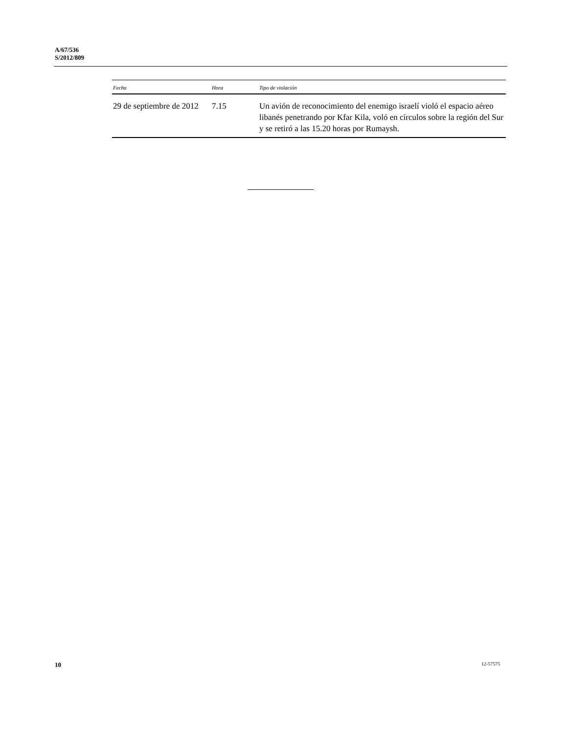A/67/536
S/2012/809
| Fecha | Hora | Tipo de violación |
| --- | --- | --- |
| 29 de septiembre de 2012 | 7.15 | Un avión de reconocimiento del enemigo israelí violó el espacio aéreo libanés penetrando por Kfar Kila, voló en círculos sobre la región del Sur y se retiró a las 15.20 horas por Rumaysh. |
10 12-57575